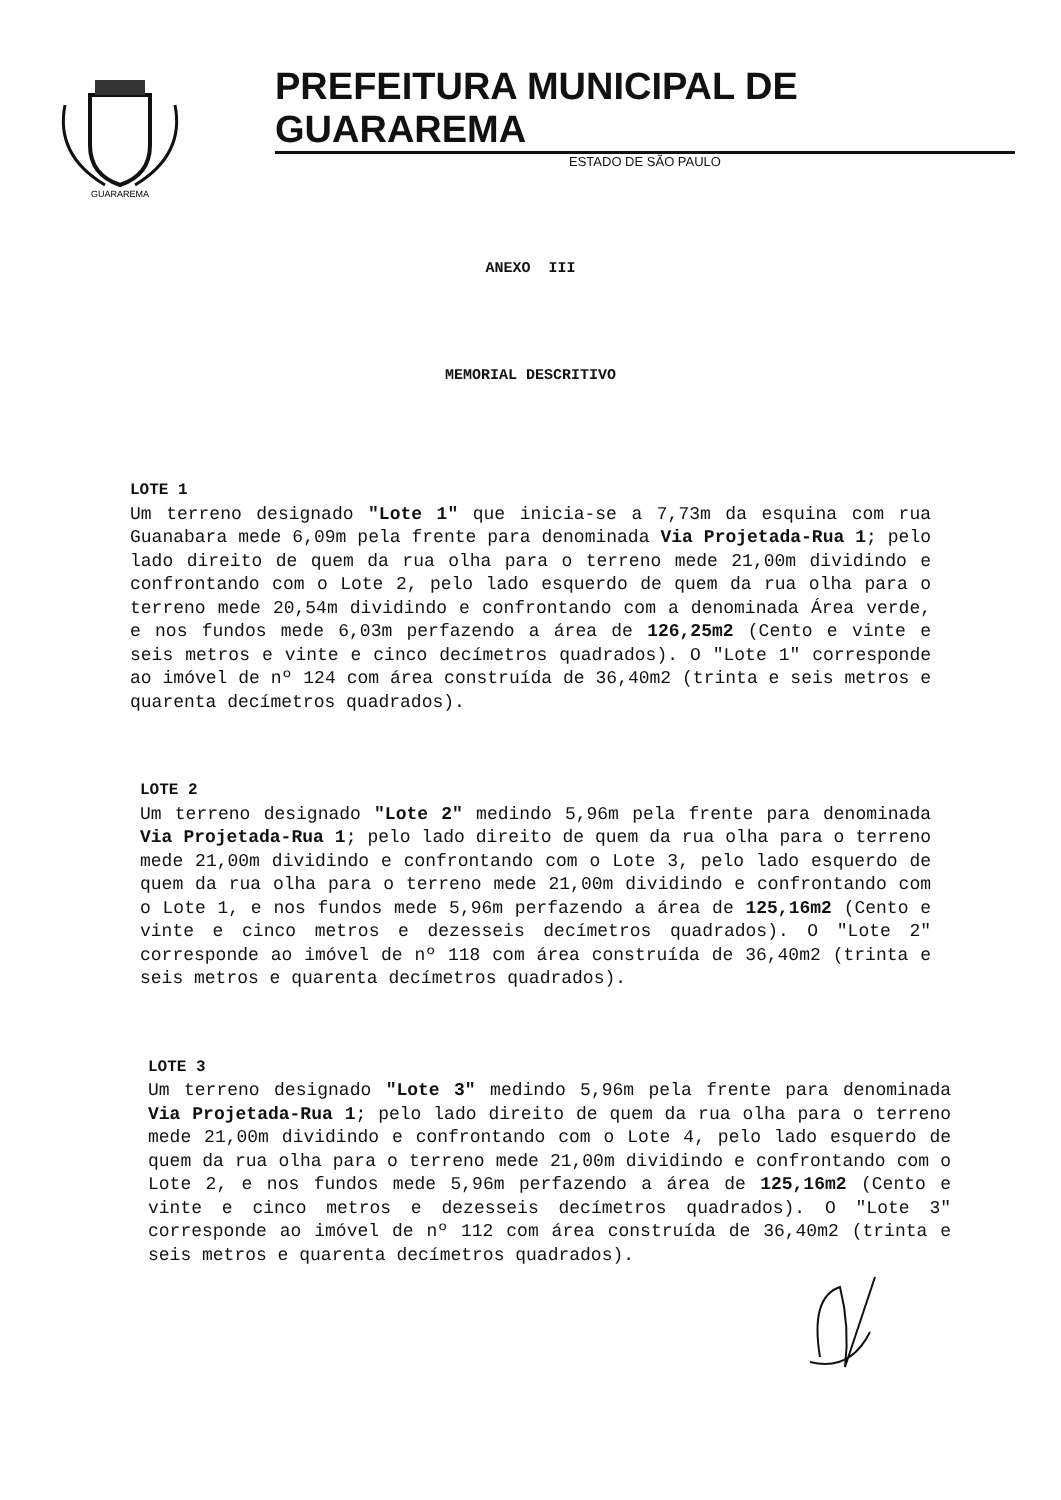GUARAREMA
PREFEITURA MUNICIPAL DE GUARAREMA
ESTADO DE SÃO PAULO
ANEXO III
MEMORIAL DESCRITIVO
LOTE 1
Um terreno designado "Lote 1" que inicia-se a 7,73m da esquina com rua Guanabara mede 6,09m pela frente para denominada Via Projetada-Rua 1; pelo lado direito de quem da rua olha para o terreno mede 21,00m dividindo e confrontando com o Lote 2, pelo lado esquerdo de quem da rua olha para o terreno mede 20,54m dividindo e confrontando com a denominada Área verde, e nos fundos mede 6,03m perfazendo a área de 126,25m2 (Cento e vinte e seis metros e vinte e cinco decímetros quadrados). O "Lote 1" corresponde ao imóvel de nº 124 com área construída de 36,40m2 (trinta e seis metros e quarenta decímetros quadrados).
LOTE 2
Um terreno designado "Lote 2" medindo 5,96m pela frente para denominada Via Projetada-Rua 1; pelo lado direito de quem da rua olha para o terreno mede 21,00m dividindo e confrontando com o Lote 3, pelo lado esquerdo de quem da rua olha para o terreno mede 21,00m dividindo e confrontando com o Lote 1, e nos fundos mede 5,96m perfazendo a área de 125,16m2 (Cento e vinte e cinco metros e dezesseis decímetros quadrados). O "Lote 2" corresponde ao imóvel de nº 118 com área construída de 36,40m2 (trinta e seis metros e quarenta decímetros quadrados).
LOTE 3
Um terreno designado "Lote 3" medindo 5,96m pela frente para denominada Via Projetada-Rua 1; pelo lado direito de quem da rua olha para o terreno mede 21,00m dividindo e confrontando com o Lote 4, pelo lado esquerdo de quem da rua olha para o terreno mede 21,00m dividindo e confrontando com o Lote 2, e nos fundos mede 5,96m perfazendo a área de 125,16m2 (Cento e vinte e cinco metros e dezesseis decímetros quadrados). O "Lote 3" corresponde ao imóvel de nº 112 com área construída de 36,40m2 (trinta e seis metros e quarenta decímetros quadrados).